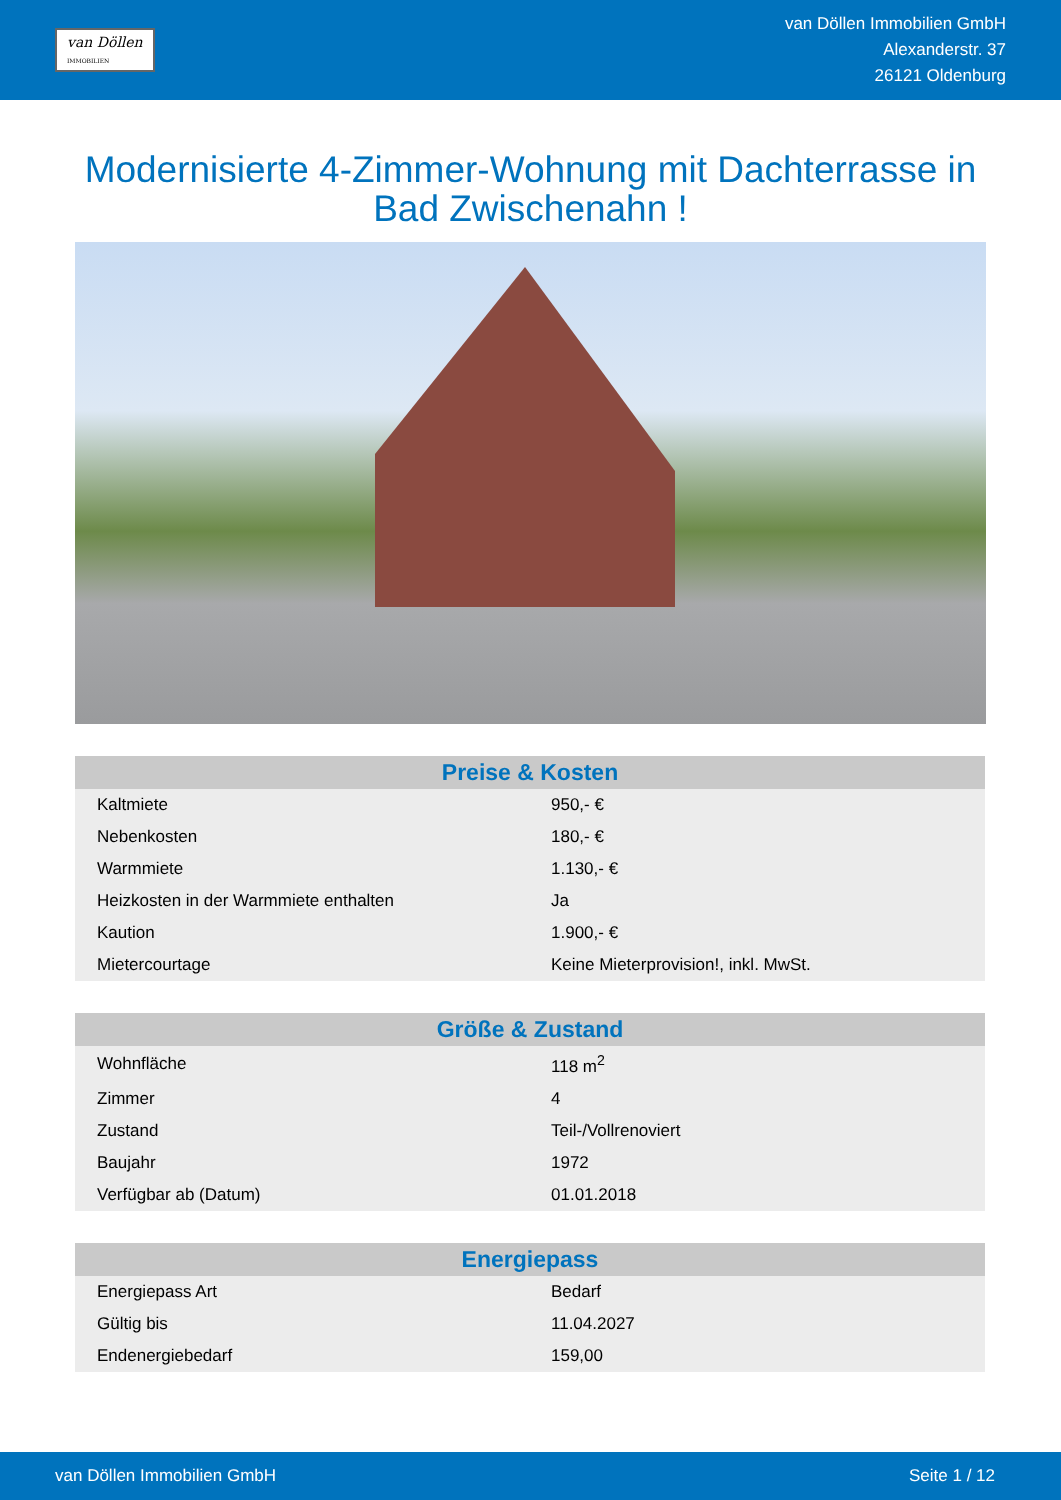van Döllen
IMMOBILIEN
van Döllen Immobilien GmbH
Alexanderstr. 37
26121 Oldenburg
Modernisierte 4-Zimmer-Wohnung mit Dachterrasse in Bad Zwischenahn !
| Preise & Kosten | |
| --- | --- |
| Kaltmiete | 950,- € |
| Nebenkosten | 180,- € |
| Warmmiete | 1.130,- € |
| Heizkosten in der Warmmiete enthalten | Ja |
| Kaution | 1.900,- € |
| Mietercourtage | Keine Mieterprovision!, inkl. MwSt. |
| Größe & Zustand | |
| --- | --- |
| Wohnfläche | 118 m<sup>2</sup> |
| Zimmer | 4 |
| Zustand | Teil-/Vollrenoviert |
| Baujahr | 1972 |
| Verfügbar ab (Datum) | 01.01.2018 |
| Energiepass | |
| --- | --- |
| Energiepass Art | Bedarf |
| Gültig bis | 11.04.2027 |
| Endenergiebedarf | 159,00 |
van Döllen Immobilien GmbH Seite 1 / 12